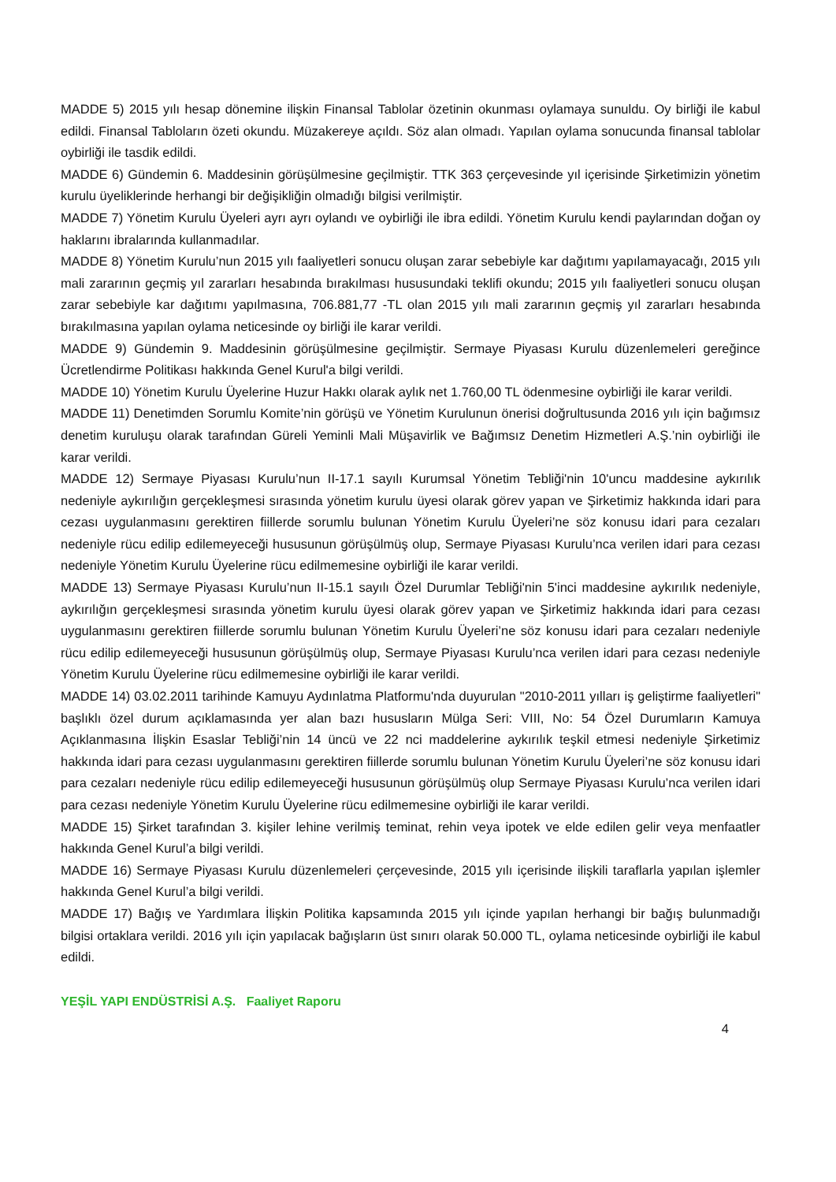MADDE 5) 2015 yılı hesap dönemine ilişkin Finansal Tablolar özetinin okunması oylamaya sunuldu. Oy birliği ile kabul edildi. Finansal Tabloların özeti okundu. Müzakereye açıldı. Söz alan olmadı. Yapılan oylama sonucunda finansal tablolar oybirliği ile tasdik edildi.
MADDE 6) Gündemin 6. Maddesinin görüşülmesine geçilmiştir. TTK 363 çerçevesinde yıl içerisinde Şirketimizin yönetim kurulu üyeliklerinde herhangi bir değişikliğin olmadığı bilgisi verilmiştir.
MADDE 7) Yönetim Kurulu Üyeleri ayrı ayrı oylandı ve oybirliği ile ibra edildi. Yönetim Kurulu kendi paylarından doğan oy haklarını ibralarında kullanmadılar.
MADDE 8) Yönetim Kurulu’nun 2015 yılı faaliyetleri sonucu oluşan zarar sebebiyle kar dağıtımı yapılamayacağı, 2015 yılı mali zararının geçmiş yıl zararları hesabında bırakılması hususundaki teklifi okundu; 2015 yılı faaliyetleri sonucu oluşan zarar sebebiyle kar dağıtımı yapılmasına, 706.881,77 -TL olan 2015 yılı mali zararının geçmiş yıl zararları hesabında bırakılmasına yapılan oylama neticesinde oy birliği ile karar verildi.
MADDE 9) Gündemin 9. Maddesinin görüşülmesine geçilmiştir. Sermaye Piyasası Kurulu düzenlemeleri gereğince Ücretlendirme Politikası hakkında Genel Kurul'a bilgi verildi.
MADDE 10) Yönetim Kurulu Üyelerine Huzur Hakkı olarak aylık net 1.760,00 TL ödenmesine oybirliği ile karar verildi.
MADDE 11) Denetimden Sorumlu Komite’nin görüşü ve Yönetim Kurulunun önerisi doğrultusunda 2016 yılı için bağımsız denetim kuruluşu olarak tarafından Güreli Yeminli Mali Müşavirlik ve Bağımsız Denetim Hizmetleri A.Ş.’nin oybirliği ile karar verildi.
MADDE 12) Sermaye Piyasası Kurulu’nun II-17.1 sayılı Kurumsal Yönetim Tebliği'nin 10'uncu maddesine aykırılık nedeniyle aykırılığın gerçekleşmesi sırasında yönetim kurulu üyesi olarak görev yapan ve Şirketimiz hakkında idari para cezası uygulanmasını gerektiren fiillerde sorumlu bulunan Yönetim Kurulu Üyeleri’ne söz konusu idari para cezaları nedeniyle rücu edilip edilemeyeceği hususunun görüşülmüş olup, Sermaye Piyasası Kurulu’nca verilen idari para cezası nedeniyle Yönetim Kurulu Üyelerine rücu edilmemesine oybirliği ile karar verildi.
MADDE 13) Sermaye Piyasası Kurulu’nun II-15.1 sayılı Özel Durumlar Tebliği'nin 5'inci maddesine aykırılık nedeniyle, aykırılığın gerçekleşmesi sırasında yönetim kurulu üyesi olarak görev yapan ve Şirketimiz hakkında idari para cezası uygulanmasını gerektiren fiillerde sorumlu bulunan Yönetim Kurulu Üyeleri’ne söz konusu idari para cezaları nedeniyle rücu edilip edilemeyeceği hususunun görüşülmüş olup, Sermaye Piyasası Kurulu’nca verilen idari para cezası nedeniyle Yönetim Kurulu Üyelerine rücu edilmemesine oybirliği ile karar verildi.
MADDE 14) 03.02.2011 tarihinde Kamuyu Aydınlatma Platformu'nda duyurulan "2010-2011 yılları iş geliştirme faaliyetleri" başlıklı özel durum açıklamasında yer alan bazı hususların Mülga Seri: VIII, No: 54 Özel Durumların Kamuya Açıklanmasına İlişkin Esaslar Tebliği’nin 14 üncü ve 22 nci maddelerine aykırılık teşkil etmesi nedeniyle Şirketimiz hakkında idari para cezası uygulanmasını gerektiren fiillerde sorumlu bulunan Yönetim Kurulu Üyeleri’ne söz konusu idari para cezaları nedeniyle rücu edilip edilemeyeceği hususunun görüşülmüş olup Sermaye Piyasası Kurulu’nca verilen idari para cezası nedeniyle Yönetim Kurulu Üyelerine rücu edilmemesine oybirliği ile karar verildi.
MADDE 15) Şirket tarafından 3. kişiler lehine verilmiş teminat, rehin veya ipotek ve elde edilen gelir veya menfaatler hakkında Genel Kurul’a bilgi verildi.
MADDE 16) Sermaye Piyasası Kurulu düzenlemeleri çerçevesinde, 2015 yılı içerisinde ilişkili taraflarla yapılan işlemler hakkında Genel Kurul’a bilgi verildi.
MADDE 17) Bağış ve Yardımlara İlişkin Politika kapsamında 2015 yılı içinde yapılan herhangi bir bağış bulunmadığı bilgisi ortaklara verildi. 2016 yılı için yapılacak bağışların üst sınırı olarak 50.000 TL, oylama neticesinde oybirliği ile kabul edildi.
YEŞİL YAPI ENDÜSTRİSİ A.Ş. Faaliyet Raporu
4